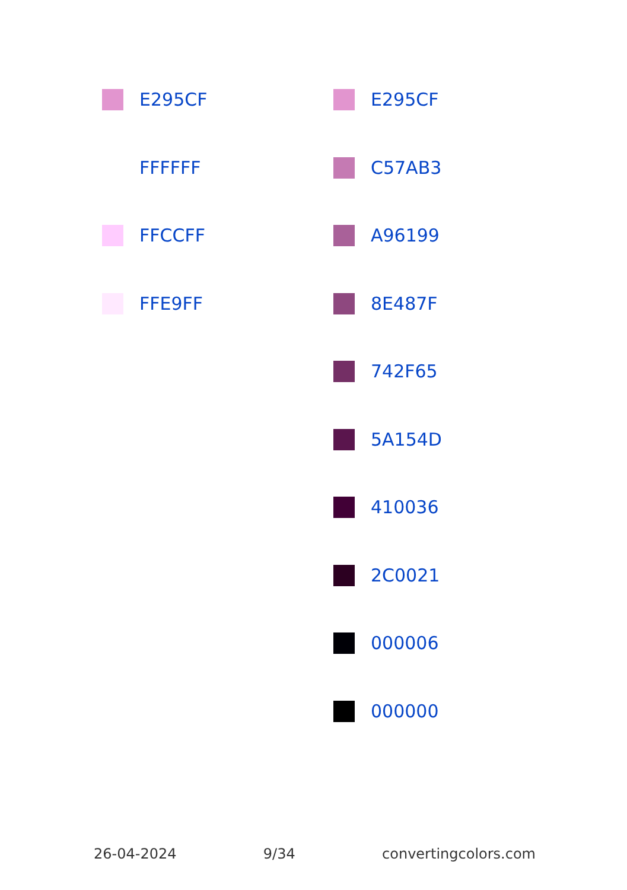E295CF
FFFFFF
FFCCFF
FFE9FF
E295CF
C57AB3
A96199
8E487F
742F65
5A154D
410036
2C0021
000006
000000
26-04-2024 9/34 convertingcolors.com